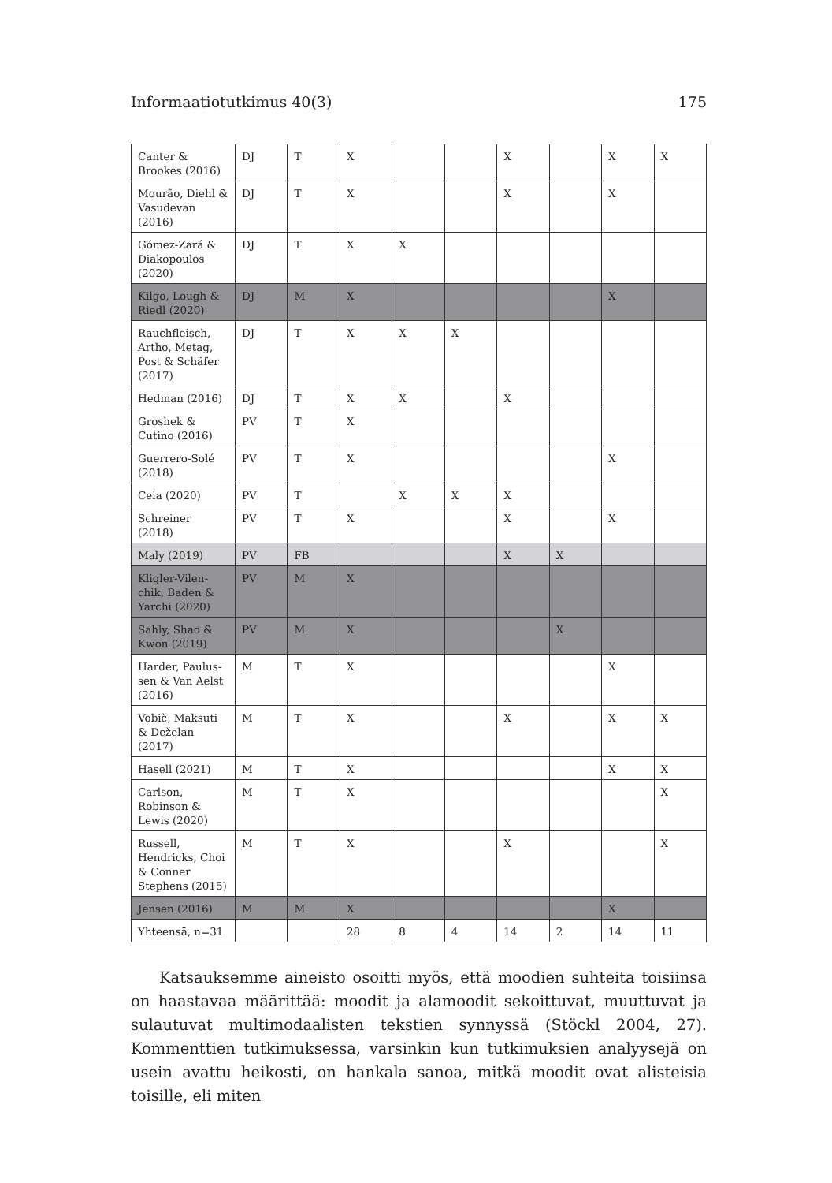Informaatiotutkimus 40(3) 175
| Canter & Brookes (2016) | DJ | T | X | | | X | | X | X |
| Mourão, Diehl & Vasudevan (2016) | DJ | T | X | | | X | | X | |
| Gómez-Zará & Diakopoulos (2020) | DJ | T | X | X | | | | | |
| Kilgo, Lough & Riedl (2020) | DJ | M | X | | | | | X | |
| Rauchfleisch, Artho, Metag, Post & Schäfer (2017) | DJ | T | X | X | X | | | | |
| Hedman (2016) | DJ | T | X | X | | X | | | |
| Groshek & Cutino (2016) | PV | T | X | | | | | | |
| Guerrero-Solé (2018) | PV | T | X | | | | | X | |
| Ceia (2020) | PV | T | | X | X | X | | | |
| Schreiner (2018) | PV | T | X | | | X | | X | |
| Maly (2019) | PV | FB | | | | X | X | | |
| Kligler-Vilen­chik, Baden & Yarchi (2020) | PV | M | X | | | | | | |
| Sahly, Shao & Kwon (2019) | PV | M | X | | | | X | | |
| Harder, Paulus­sen & Van Aelst (2016) | M | T | X | | | | | X | |
| Vobič, Maksuti & Deželan (2017) | M | T | X | | | X | | X | X |
| Hasell (2021) | M | T | X | | | | | X | X |
| Carlson, Robinson & Lewis (2020) | M | T | X | | | | | | X |
| Russell, Hendricks, Choi & Conner Stephens (2015) | M | T | X | | | X | | | X |
| Jensen (2016) | M | M | X | | | | | X | |
| Yhteensä, n=31 | | | 28 | 8 | 4 | 14 | 2 | 14 | 11 |
Katsauksemme aineisto osoitti myös, että moodien suhteita toisiinsa on haastavaa määrittää: moodit ja alamoodit sekoittuvat, muuttuvat ja sulautuvat multimodaalisten tekstien synnyssä (Stöckl 2004, 27). Kommenttien tutkimuksessa, varsinkin kun tutkimuksien analyysejä on usein avattu heikosti, on hankala sanoa, mitkä moodit ovat alisteisia toisille, eli miten